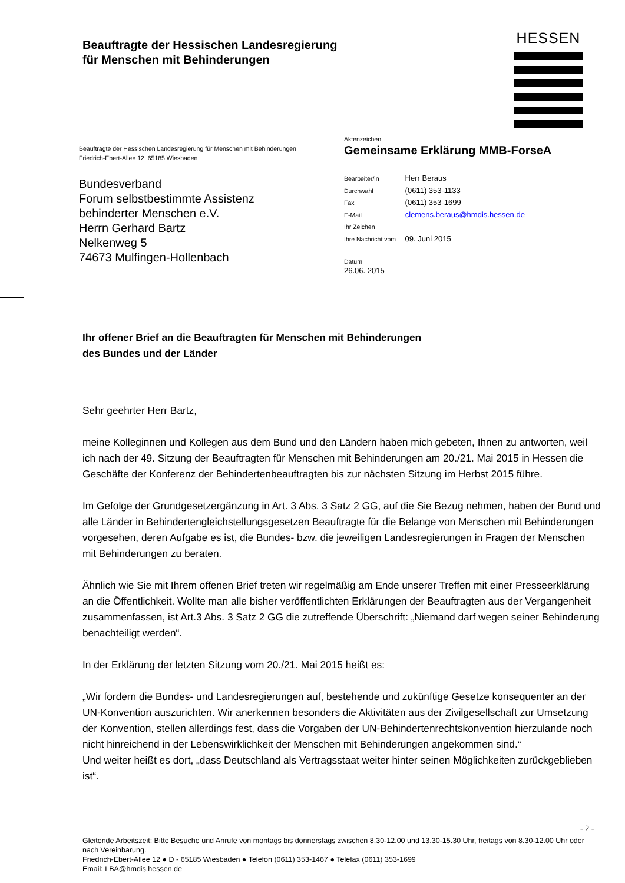Beauftragte der Hessischen Landesregierung
für Menschen mit Behinderungen
HESSEN
Beauftragte der Hessischen Landesregierung für Menschen mit Behinderungen
Friedrich-Ebert-Allee 12, 65185 Wiesbaden
Bundesverband
Forum selbstbestimmte Assistenz
behinderter Menschen e.V.
Herrn Gerhard Bartz
Nelkenweg 5
74673 Mulfingen-Hollenbach
Aktenzeichen
Gemeinsame Erklärung MMB-ForseA
Bearbeiter/in Herr Beraus
Durchwahl (0611) 353-1133
Fax (0611) 353-1699
E-Mail clemens.beraus@hmdis.hessen.de
Ihr Zeichen
Ihre Nachricht vom 09. Juni 2015
Datum
26.06. 2015
Ihr offener Brief an die Beauftragten für Menschen mit Behinderungen
des Bundes und der Länder
Sehr geehrter Herr Bartz,
meine Kolleginnen und Kollegen aus dem Bund und den Ländern haben mich gebeten, Ihnen zu antworten, weil ich nach der 49. Sitzung der Beauftragten für Menschen mit Behinderungen am 20./21. Mai 2015 in Hessen die Geschäfte der Konferenz der Behindertenbeauftragten bis zur nächsten Sitzung im Herbst 2015 führe.
Im Gefolge der Grundgesetzergänzung in Art. 3 Abs. 3 Satz 2 GG, auf die Sie Bezug nehmen, haben der Bund und alle Länder in Behindertengleichstellungsgesetzen Beauftragte für die Belange von Menschen mit Behinderungen vorgesehen, deren Aufgabe es ist, die Bundes- bzw. die jeweiligen Landesregierungen in Fragen der Menschen mit Behinderungen zu beraten.
Ähnlich wie Sie mit Ihrem offenen Brief treten wir regelmäßig am Ende unserer Treffen mit einer Presseerklärung an die Öffentlichkeit. Wollte man alle bisher veröffentlichten Erklärungen der Beauftragten aus der Vergangenheit zusammenfassen, ist Art.3 Abs. 3 Satz 2 GG die zutreffende Überschrift: „Niemand darf wegen seiner Behinderung benachteiligt werden“.
In der Erklärung der letzten Sitzung vom 20./21. Mai 2015 heißt es:
„Wir fordern die Bundes- und Landesregierungen auf, bestehende und zukünftige Gesetze konsequenter an der UN-Konvention auszurichten. Wir anerkennen besonders die Aktivitäten aus der Zivilgesellschaft zur Umsetzung der Konvention, stellen allerdings fest, dass die Vorgaben der UN-Behindertenrechtskonvention hierzulande noch nicht hinreichend in der Lebenswirklichkeit der Menschen mit Behinderungen angekommen sind.“
Und weiter heißt es dort, „dass Deutschland als Vertragsstaat weiter hinter seinen Möglichkeiten zurückgeblieben ist“.
- 2 -
Gleitende Arbeitszeit: Bitte Besuche und Anrufe von montags bis donnerstags zwischen 8.30-12.00 und 13.30-15.30 Uhr, freitags von 8.30-12.00 Uhr oder nach Vereinbarung.
Friedrich-Ebert-Allee 12 ● D - 65185 Wiesbaden ● Telefon (0611) 353-1467 ● Telefax (0611) 353-1699
Email: LBA@hmdis.hessen.de